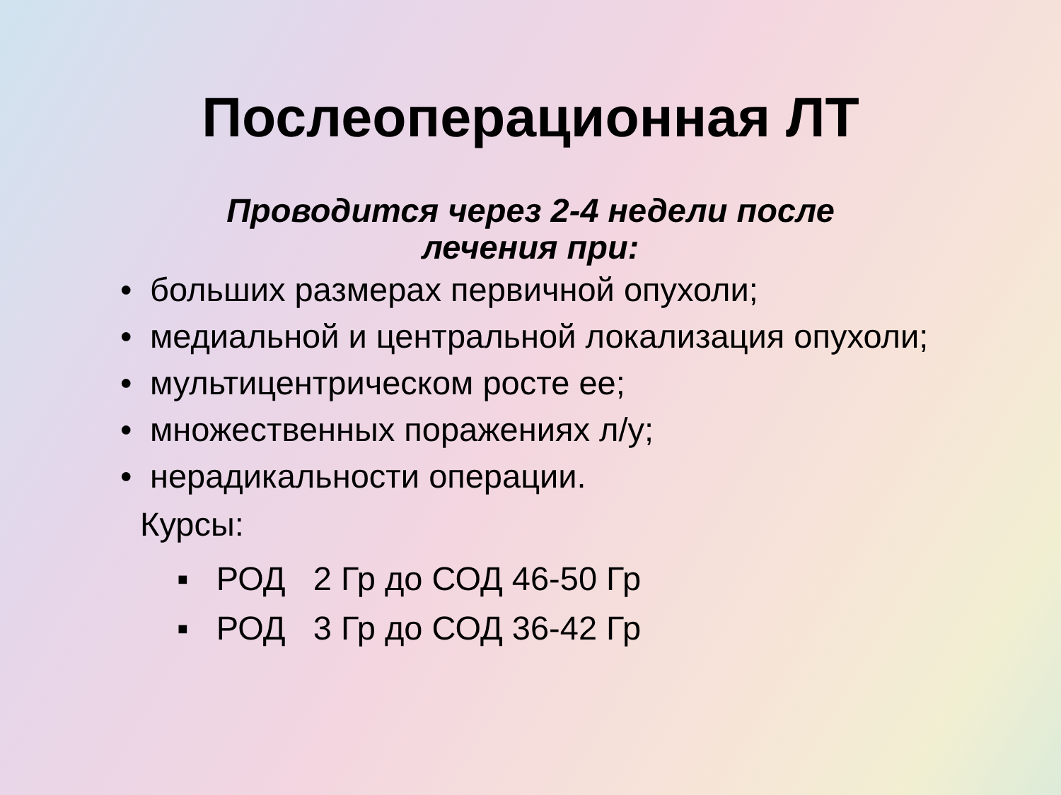Послеоперационная ЛТ
Проводится через 2-4 недели после
лечения при:
• больших размерах первичной опухоли;
• медиальной и центральной локализация опухоли;
• мультицентрическом росте ее;
• множественных поражениях л/у;
• нерадикальности операции.
Курсы:
▪ РОД 2 Гр до СОД 46-50 Гр
▪ РОД 3 Гр до СОД 36-42 Гр